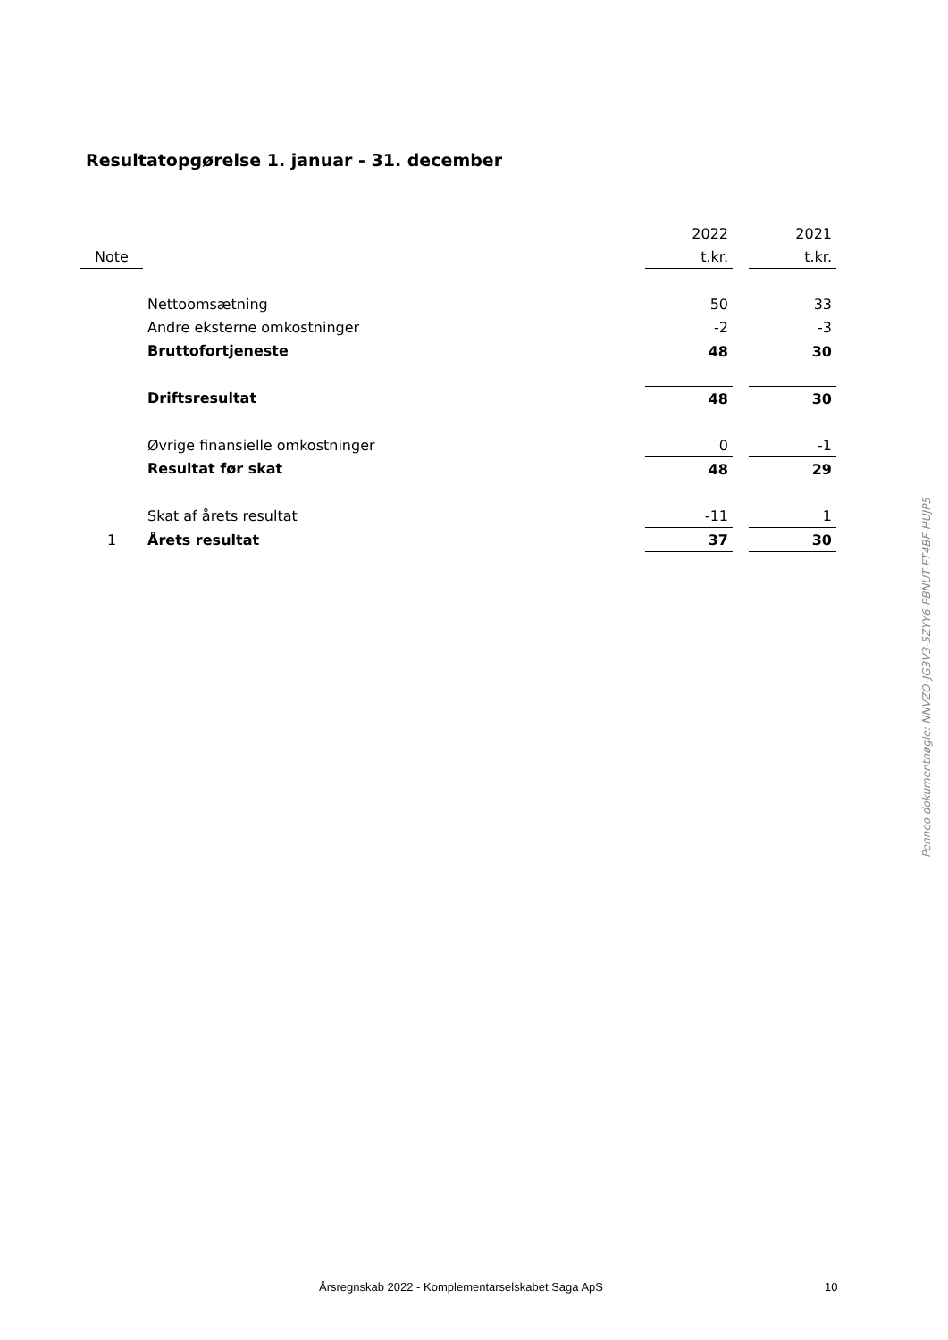Resultatopgørelse 1. januar - 31. december
| | | 2022 | | 2021 |
| --- | --- | --- | --- | --- |
| Note | | t.kr. | | t.kr. |
| | Nettoomsætning | 50 | | 33 |
| | Andre eksterne omkostninger | -2 | | -3 |
| | Bruttofortjeneste | 48 | | 30 |
| | Driftsresultat | 48 | | 30 |
| | Øvrige finansielle omkostninger | 0 | | -1 |
| | Resultat før skat | 48 | | 29 |
| | Skat af årets resultat | -11 | | 1 |
| 1 | Årets resultat | 37 | | 30 |
Penneo dokumentnøgle: NNVZO-JG3V3-5ZYY6-PBNUT-FT4BF-HUJP5
Årsregnskab 2022 - Komplementarselskabet Saga ApS 10